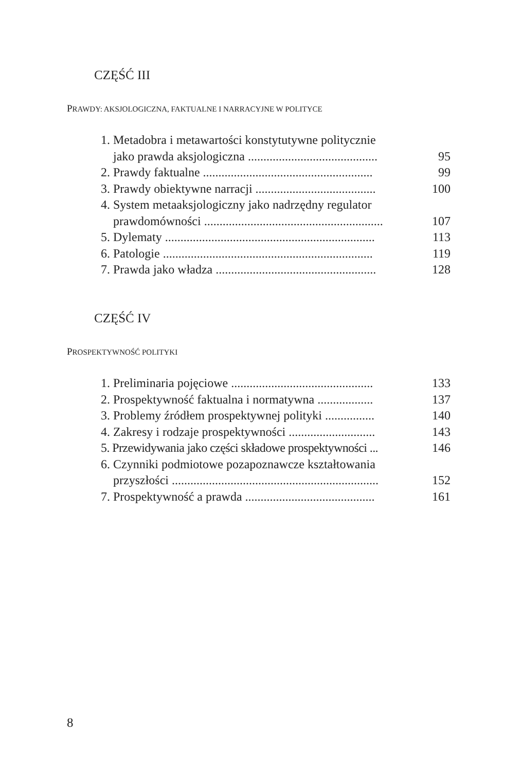CZĘŚĆ III
PRAWDY: AKSJOLOGICZNA, FAKTUALNE I NARRACYJNE W POLITYCE
1. Metadobra i metawartości konstytutywne politycznie
jako prawda aksjologiczna .......................................... 95
2. Prawdy faktualne ....................................................... 99
3. Prawdy obiektywne narracji ....................................... 100
4. System metaaksjologiczny jako nadrzędny regulator
prawdomówności .......................................................... 107
5. Dylematy .................................................................... 113
6. Patologie .................................................................... 119
7. Prawda jako władza .................................................... 128
CZĘŚĆ IV
PROSPEKTYWNOŚĆ POLITYKI
1. Preliminaria pojęciowe .............................................. 133
2. Prospektywność faktualna i normatywna .................. 137
3. Problemy źródłem prospektywnej polityki ................ 140
4. Zakresy i rodzaje prospektywności ............................ 143
5. Przewidywania jako części składowe prospektywności ... 146
6. Czynniki podmiotowe pozapoznawcze kształtowania
przyszłości ................................................................... 152
7. Prospektywność a prawda .......................................... 161
8